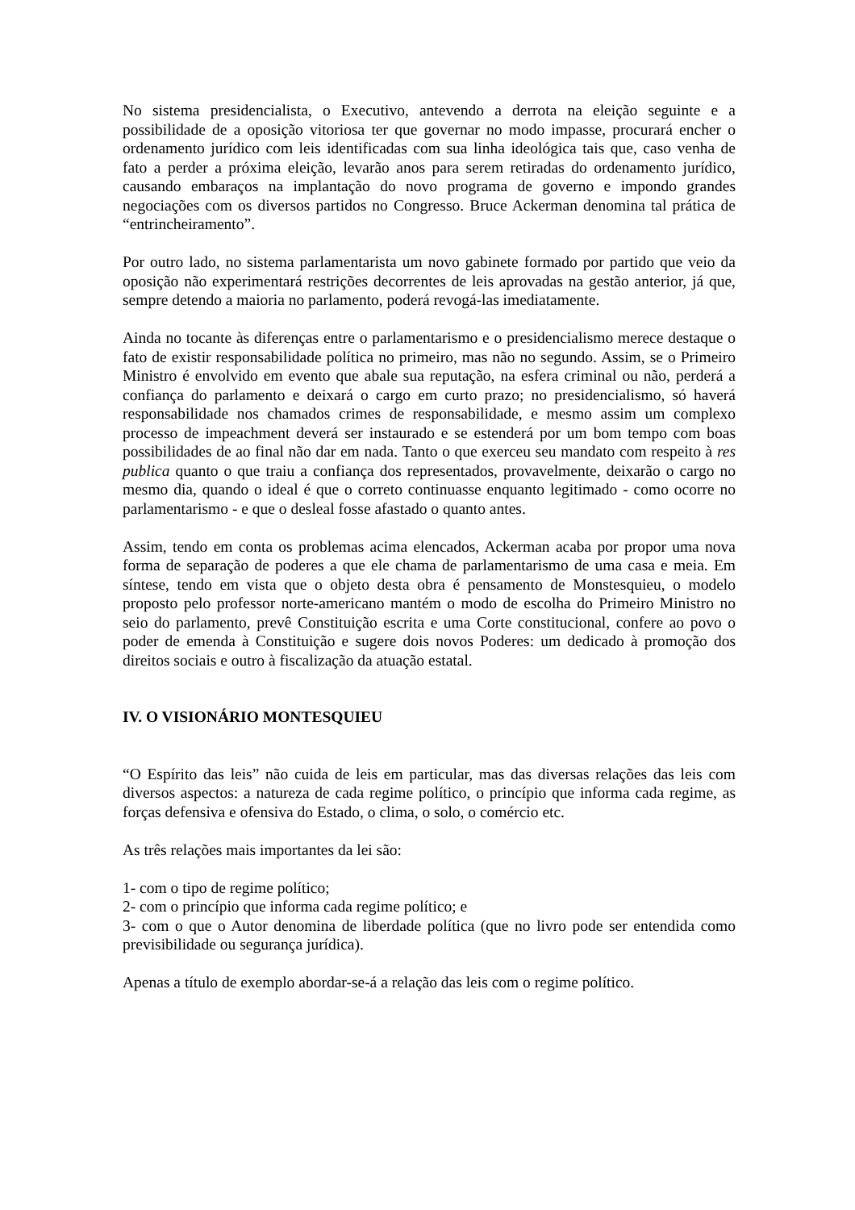No sistema presidencialista, o Executivo, antevendo a derrota na eleição seguinte e a possibilidade de a oposição vitoriosa ter que governar no modo impasse, procurará encher o ordenamento jurídico com leis identificadas com sua linha ideológica tais que, caso venha de fato a perder a próxima eleição, levarão anos para serem retiradas do ordenamento jurídico, causando embaraços na implantação do novo programa de governo e impondo grandes negociações com os diversos partidos no Congresso. Bruce Ackerman denomina tal prática de “entrincheiramento”.
Por outro lado, no sistema parlamentarista um novo gabinete formado por partido que veio da oposição não experimentará restrições decorrentes de leis aprovadas na gestão anterior, já que, sempre detendo a maioria no parlamento, poderá revogá-las imediatamente.
Ainda no tocante às diferenças entre o parlamentarismo e o presidencialismo merece destaque o fato de existir responsabilidade política no primeiro, mas não no segundo. Assim, se o Primeiro Ministro é envolvido em evento que abale sua reputação, na esfera criminal ou não, perderá a confiança do parlamento e deixará o cargo em curto prazo; no presidencialismo, só haverá responsabilidade nos chamados crimes de responsabilidade, e mesmo assim um complexo processo de impeachment deverá ser instaurado e se estenderá por um bom tempo com boas possibilidades de ao final não dar em nada. Tanto o que exerceu seu mandato com respeito à res publica quanto o que traiu a confiança dos representados, provavelmente, deixarão o cargo no mesmo dia, quando o ideal é que o correto continuasse enquanto legitimado - como ocorre no parlamentarismo - e que o desleal fosse afastado o quanto antes.
Assim, tendo em conta os problemas acima elencados, Ackerman acaba por propor uma nova forma de separação de poderes a que ele chama de parlamentarismo de uma casa e meia. Em síntese, tendo em vista que o objeto desta obra é pensamento de Monstesquieu, o modelo proposto pelo professor norte-americano mantém o modo de escolha do Primeiro Ministro no seio do parlamento, prevê Constituição escrita e uma Corte constitucional, confere ao povo o poder de emenda à Constituição e sugere dois novos Poderes: um dedicado à promoção dos direitos sociais e outro à fiscalização da atuação estatal.
IV. O VISIONÁRIO MONTESQUIEU
“O Espírito das leis” não cuida de leis em particular, mas das diversas relações das leis com diversos aspectos: a natureza de cada regime político, o princípio que informa cada regime, as forças defensiva e ofensiva do Estado, o clima, o solo, o comércio etc.
As três relações mais importantes da lei são:
1- com o tipo de regime político;
2- com o princípio que informa cada regime político; e
3- com o que o Autor denomina de liberdade política (que no livro pode ser entendida como previsibilidade ou segurança jurídica).
Apenas a título de exemplo abordar-se-á a relação das leis com o regime político.